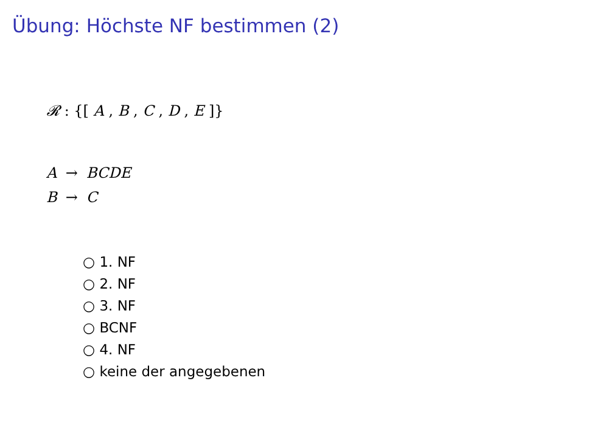Übung: Höchste NF bestimmen (2)
𝓡 : {[ A , B , C , D , E ]}
| A | → | BCDE |
| B | → | C |
○ 1. NF
○ 2. NF
○ 3. NF
○ BCNF
○ 4. NF
○ keine der angegebenen